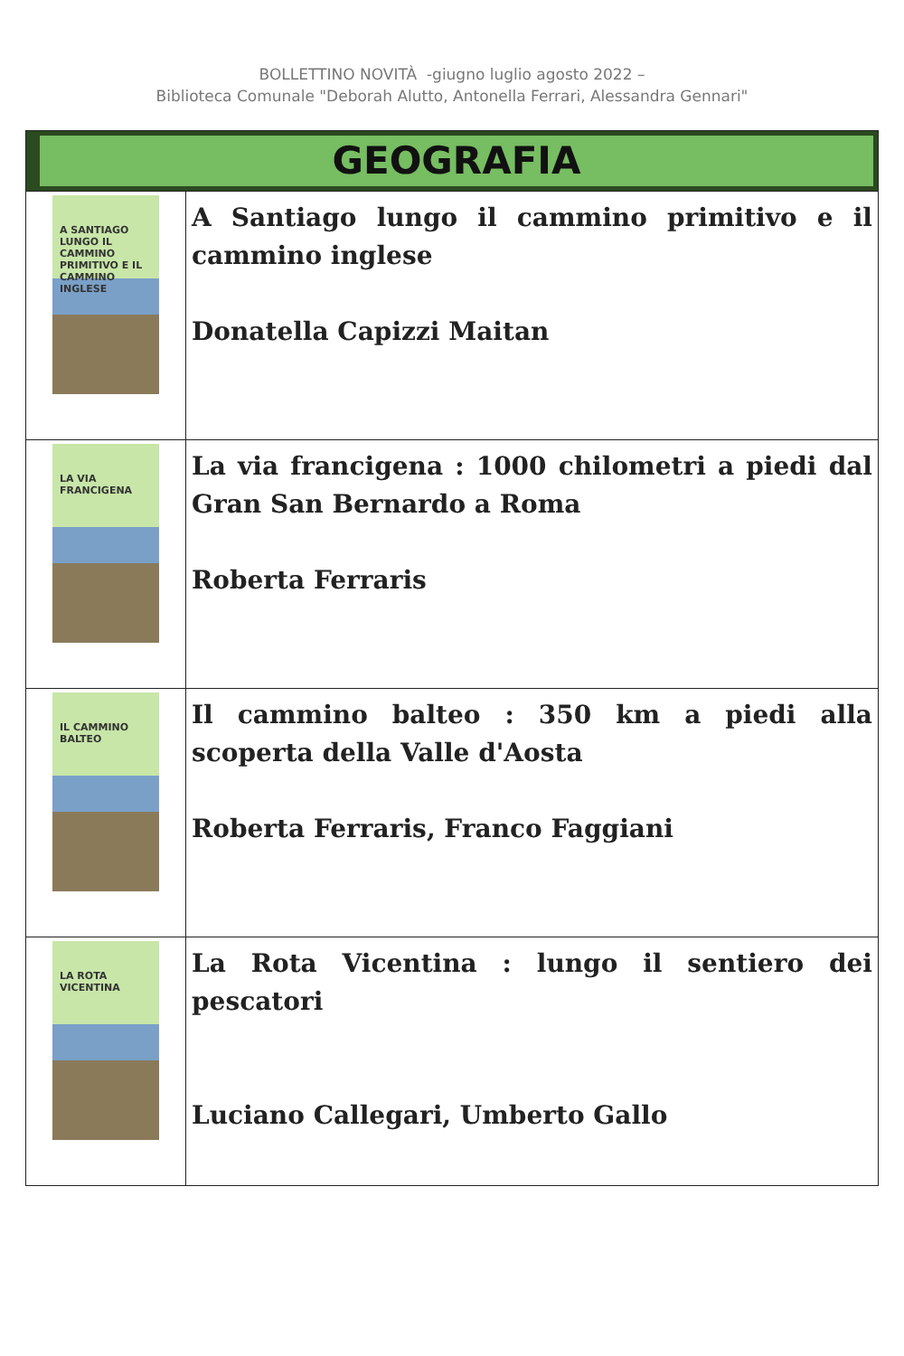BOLLETTINO NOVITÀ -giugno luglio agosto 2022 –
Biblioteca Comunale "Deborah Alutto, Antonella Ferrari, Alessandra Gennari"
| GEOGRAFIA | |
| --- | --- |
| A SANTIAGO LUNGO IL CAMMINO PRIMITIVO E IL CAMMINO INGLESE | A Santiago lungo il cammino primitivo e il cammino inglese Donatella Capizzi Maitan |
| LA VIA FRANCIGENA | La via francigena : 1000 chilometri a piedi dal Gran San Bernardo a Roma Roberta Ferraris |
| IL CAMMINO BALTEO | Il cammino balteo : 350 km a piedi alla scoperta della Valle d'Aosta Roberta Ferraris, Franco Faggiani |
| LA ROTA VICENTINA | La Rota Vicentina : lungo il sentiero dei pescatori Luciano Callegari, Umberto Gallo |